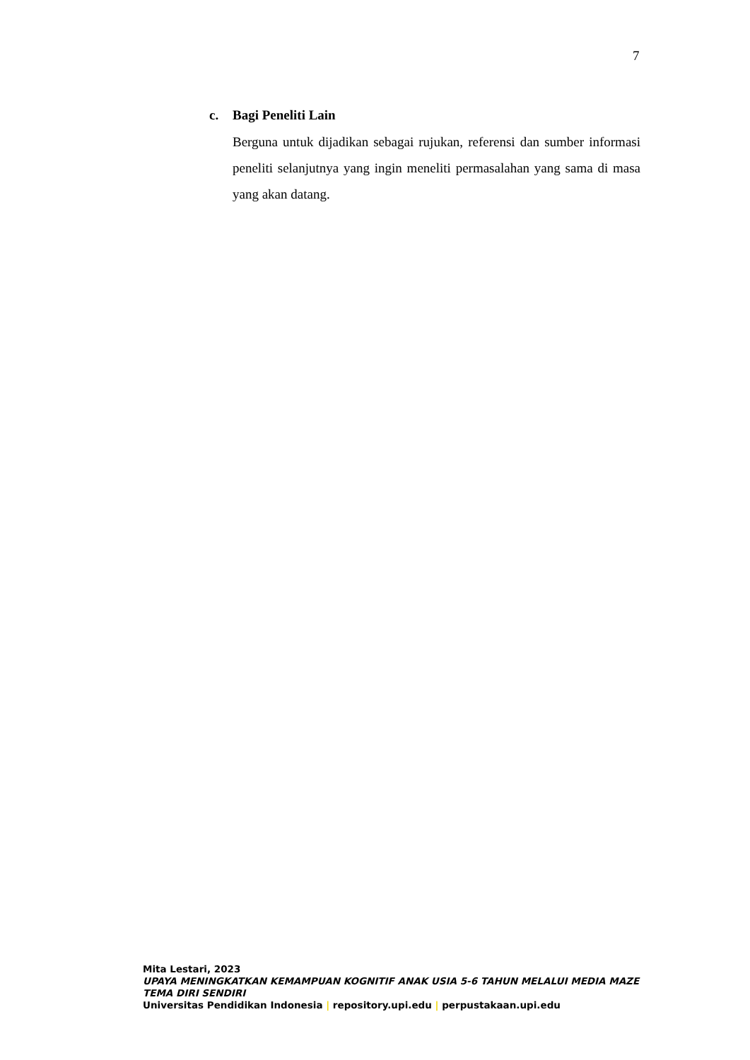7
c. Bagi Peneliti Lain
Berguna untuk dijadikan sebagai rujukan, referensi dan sumber informasi peneliti selanjutnya yang ingin meneliti permasalahan yang sama di masa yang akan datang.
Mita Lestari, 2023
UPAYA MENINGKATKAN KEMAMPUAN KOGNITIF ANAK USIA 5-6 TAHUN MELALUI MEDIA MAZE TEMA DIRI SENDIRI
Universitas Pendidikan Indonesia | repository.upi.edu | perpustakaan.upi.edu